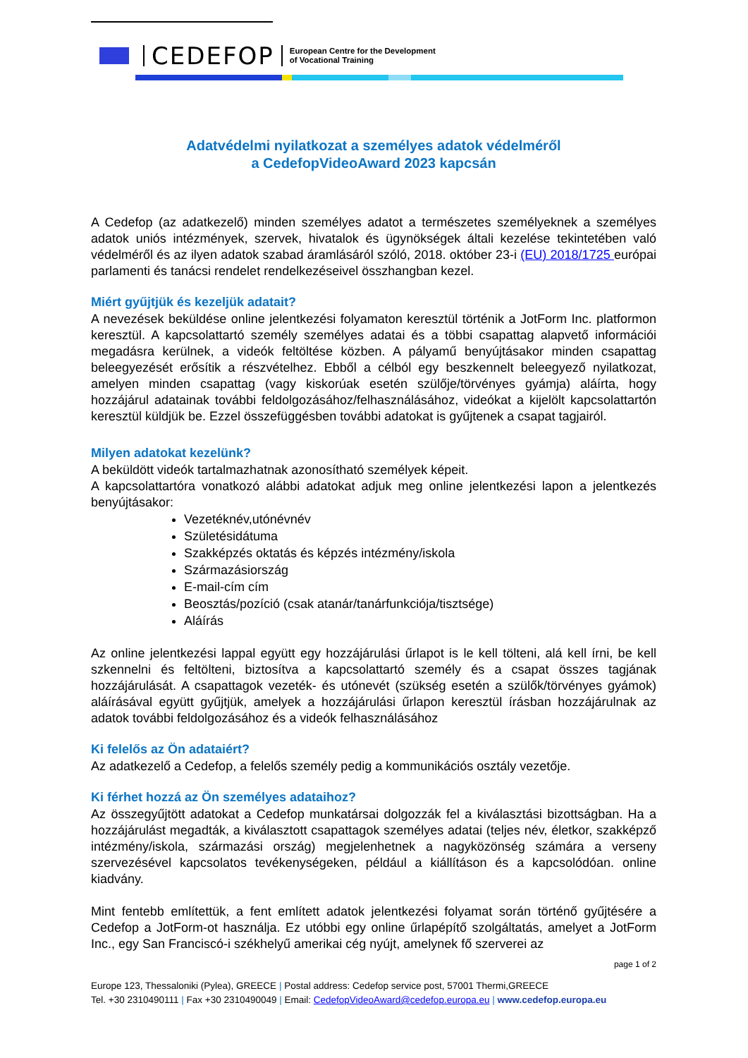CEDEFOP
European Centre for the Development
of Vocational Training
Adatvédelmi nyilatkozat a személyes adatok védelméről
a CedefopVideoAward 2023 kapcsán
A Cedefop (az adatkezelő) minden személyes adatot a természetes személyeknek a személyes adatok uniós intézmények, szervek, hivatalok és ügynökségek általi kezelése tekintetében való védelméről és az ilyen adatok szabad áramlásáról szóló, 2018. október 23-i (EU) 2018/1725 európai parlamenti és tanácsi rendelet rendelkezéseivel összhangban kezel.
Miért gyűjtjük és kezeljük adatait?
A nevezések beküldése online jelentkezési folyamaton keresztül történik a JotForm Inc. platformon keresztül. A kapcsolattartó személy személyes adatai és a többi csapattag alapvető információi megadásra kerülnek, a videók feltöltése közben. A pályamű benyújtásakor minden csapattag beleegyezését erősítik a részvételhez. Ebből a célból egy beszkennelt beleegyező nyilatkozat, amelyen minden csapattag (vagy kiskorúak esetén szülője/törvényes gyámja) aláírta, hogy hozzájárul adatainak további feldolgozásához/felhasználásához, videókat a kijelölt kapcsolattartón keresztül küldjük be. Ezzel összefüggésben további adatokat is gyűjtenek a csapat tagjairól.
Milyen adatokat kezelünk?
A beküldött videók tartalmazhatnak azonosítható személyek képeit.
A kapcsolattartóra vonatkozó alábbi adatokat adjuk meg online jelentkezési lapon a jelentkezés benyújtásakor:
Vezetéknév,utónévnév
Születésidátuma
Szakképzés oktatás és képzés intézmény/iskola
Származásiország
E-mail-cím cím
Beosztás/pozíció (csak atanár/tanárfunkciója/tisztsége)
Aláírás
Az online jelentkezési lappal együtt egy hozzájárulási űrlapot is le kell tölteni, alá kell írni, be kell szkennelni és feltölteni, biztosítva a kapcsolattartó személy és a csapat összes tagjának hozzájárulását. A csapattagok vezeték- és utónevét (szükség esetén a szülők/törvényes gyámok) aláírásával együtt gyűjtjük, amelyek a hozzájárulási űrlapon keresztül írásban hozzájárulnak az adatok további feldolgozásához és a videók felhasználásához
Ki felelős az Ön adataiért?
Az adatkezelő a Cedefop, a felelős személy pedig a kommunikációs osztály vezetője.
Ki férhet hozzá az Ön személyes adataihoz?
Az összegyűjtött adatokat a Cedefop munkatársai dolgozzák fel a kiválasztási bizottságban. Ha a hozzájárulást megadták, a kiválasztott csapattagok személyes adatai (teljes név, életkor, szakképző intézmény/iskola, származási ország) megjelenhetnek a nagyközönség számára a verseny szervezésével kapcsolatos tevékenységeken, például a kiállításon és a kapcsolódóan. online kiadvány.
Mint fentebb említettük, a fent említett adatok jelentkezési folyamat során történő gyűjtésére a Cedefop a JotForm-ot használja. Ez utóbbi egy online űrlapépítő szolgáltatás, amelyet a JotForm Inc., egy San Franciscó-i székhelyű amerikai cég nyújt, amelynek fő szerverei az
page 1 of 2
Europe 123, Thessaloniki (Pylea), GREECE | Postal address: Cedefop service post, 57001 Thermi,GREECE
Tel. +30 2310490111 | Fax +30 2310490049 | Email: CedefopVideoAward@cedefop.europa.eu | www.cedefop.europa.eu